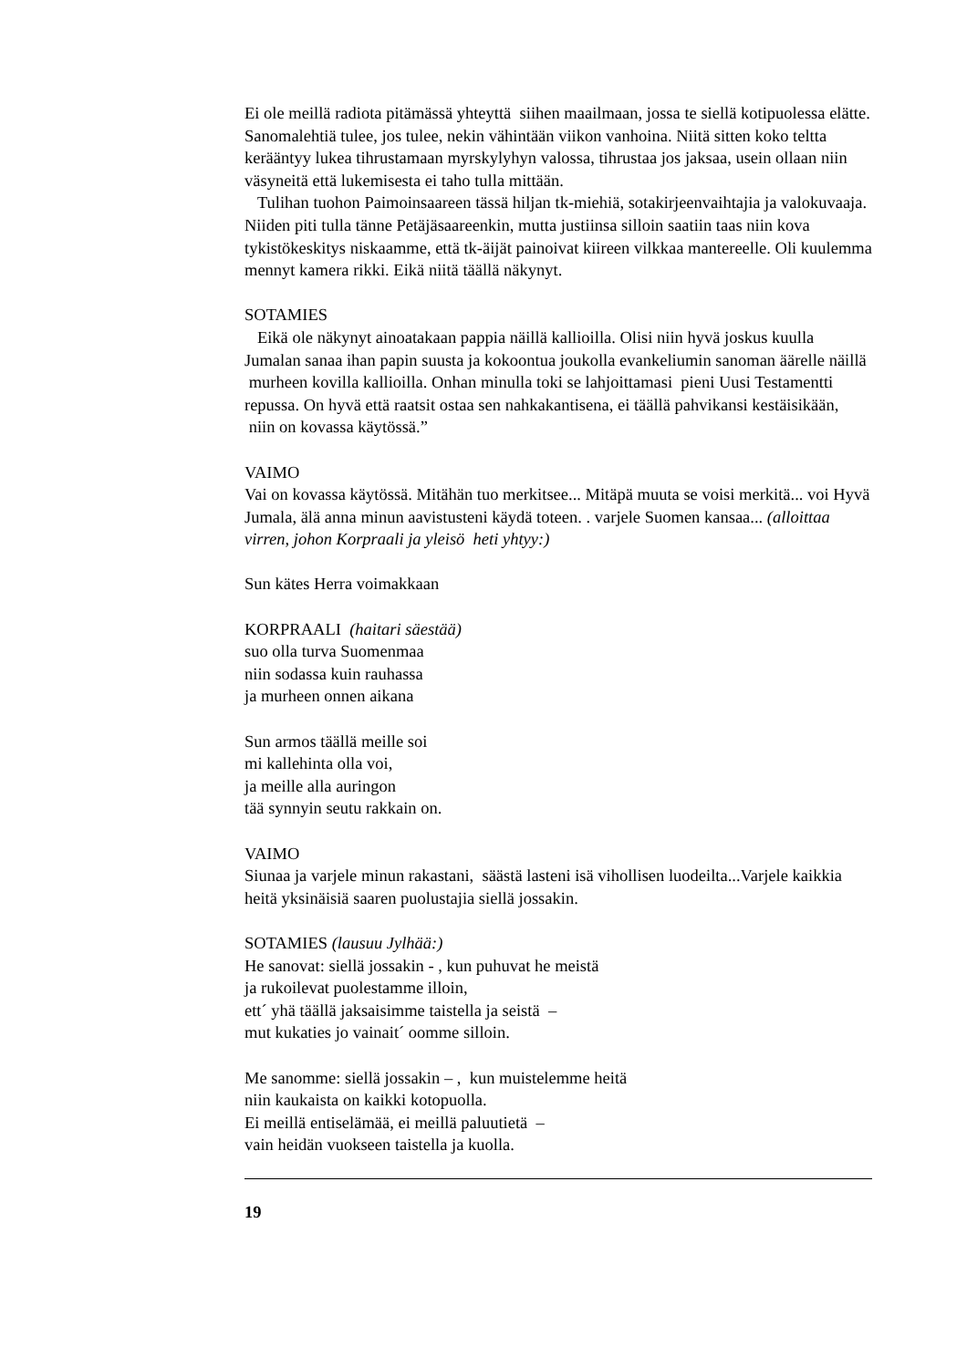Ei ole meillä radiota pitämässä yhteyttä siihen maailmaan, jossa te siellä kotipuolessa elätte. Sanomalehtiä tulee, jos tulee, nekin vähintään viikon vanhoina. Niitä sitten koko teltta kerääntyy lukea tihrustamaan myrskylyhyn valossa, tihrustaa jos jaksaa, usein ollaan niin väsyneitä että lukemisesta ei taho tulla mittään.
Tulihan tuohon Paimoinsaareen tässä hiljan tk-miehiä, sotakirjeenvaihtajia ja valokuvaaja. Niiden piti tulla tänne Petäjäsaareenkin, mutta justiinsa silloin saatiin taas niin kova tykistökeskitys niskaamme, että tk-äijät painoivat kiireen vilkkaa mantereelle. Oli kuulemma mennyt kamera rikki. Eikä niitä täällä näkynyt.
SOTAMIES
Eikä ole näkynyt ainoatakaan pappia näillä kallioilla. Olisi niin hyvä joskus kuulla Jumalan sanaa ihan papin suusta ja kokoontua joukolla evankeliumin sanoman äärelle näillä murheen kovilla kallioilla. Onhan minulla toki se lahjoittamasi pieni Uusi Testamentti repussa. On hyvä että raatsit ostaa sen nahkakantisena, ei täällä pahvikansi kestäisikään, niin on kovassa käytössä.”
VAIMO
Vai on kovassa käytössä. Mitähän tuo merkitsee... Mitäpä muuta se voisi merkitä... voi Hyvä Jumala, älä anna minun aavistusteni käydä toteen. . varjele Suomen kansaa... (alloittaa virren, johon Korpraali ja yleisö heti yhtyy:)
Sun kätes Herra voimakkaan
KORPRAALI (haitari säestää)
suo olla turva Suomenmaa
niin sodassa kuin rauhassa
ja murheen onnen aikana
Sun armos täällä meille soi
mi kallehinta olla voi,
ja meille alla auringon
tää synnyin seutu rakkain on.
VAIMO
Siunaa ja varjele minun rakastani, säästä lasteni isä vihollisen luodeilta...Varjele kaikkia heitä yksinäisiä saaren puolustajia siellä jossakin.
SOTAMIES (lausuu Jylhää:)
He sanovat: siellä jossakin - , kun puhuvat he meistä
ja rukoilevat puolestamme illoin,
ett´ yhä täällä jaksaisimme taistella ja seistä –
mut kukaties jo vainait´ oomme silloin.
Me sanomme: siellä jossakin – , kun muistelemme heitä
niin kaukaista on kaikki kotopuolla.
Ei meillä entiselämää, ei meillä paluutietä –
vain heidän vuokseen taistella ja kuolla.
19